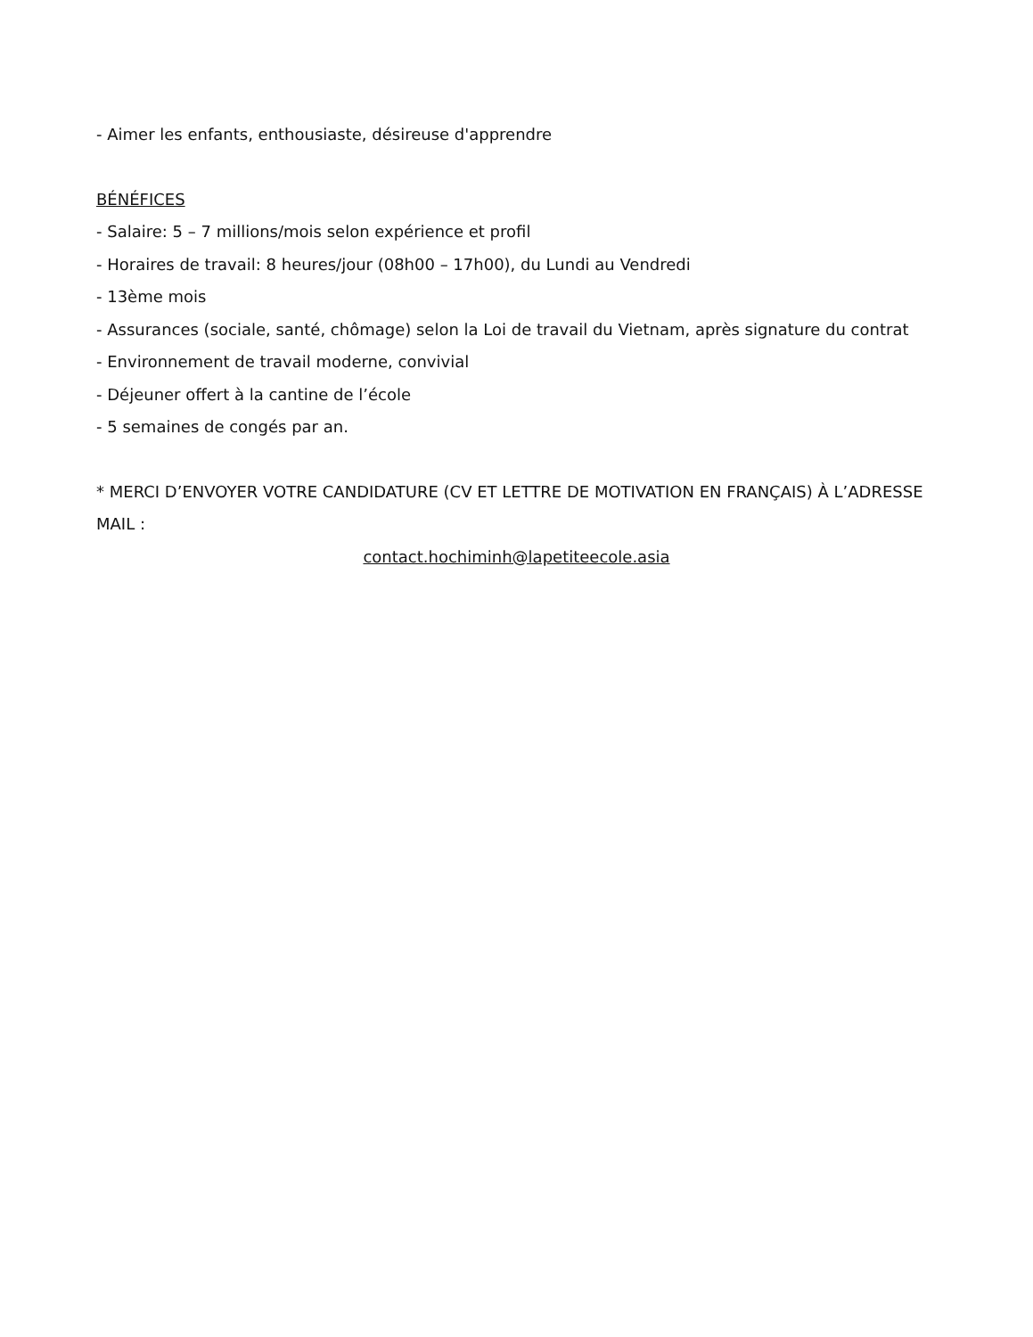- Aimer les enfants, enthousiaste, désireuse d'apprendre
BÉNÉFICES
- Salaire: 5 – 7 millions/mois selon expérience et profil
- Horaires de travail: 8 heures/jour (08h00 – 17h00), du Lundi au Vendredi
- 13ème mois
- Assurances (sociale, santé, chômage) selon la Loi de travail du Vietnam, après signature du contrat
- Environnement de travail moderne, convivial
- Déjeuner offert à la cantine de l’école
- 5 semaines de congés par an.
* MERCI D’ENVOYER VOTRE CANDIDATURE (CV ET LETTRE DE MOTIVATION EN FRANÇAIS) À L’ADRESSE MAIL :
contact.hochiminh@lapetiteecole.asia